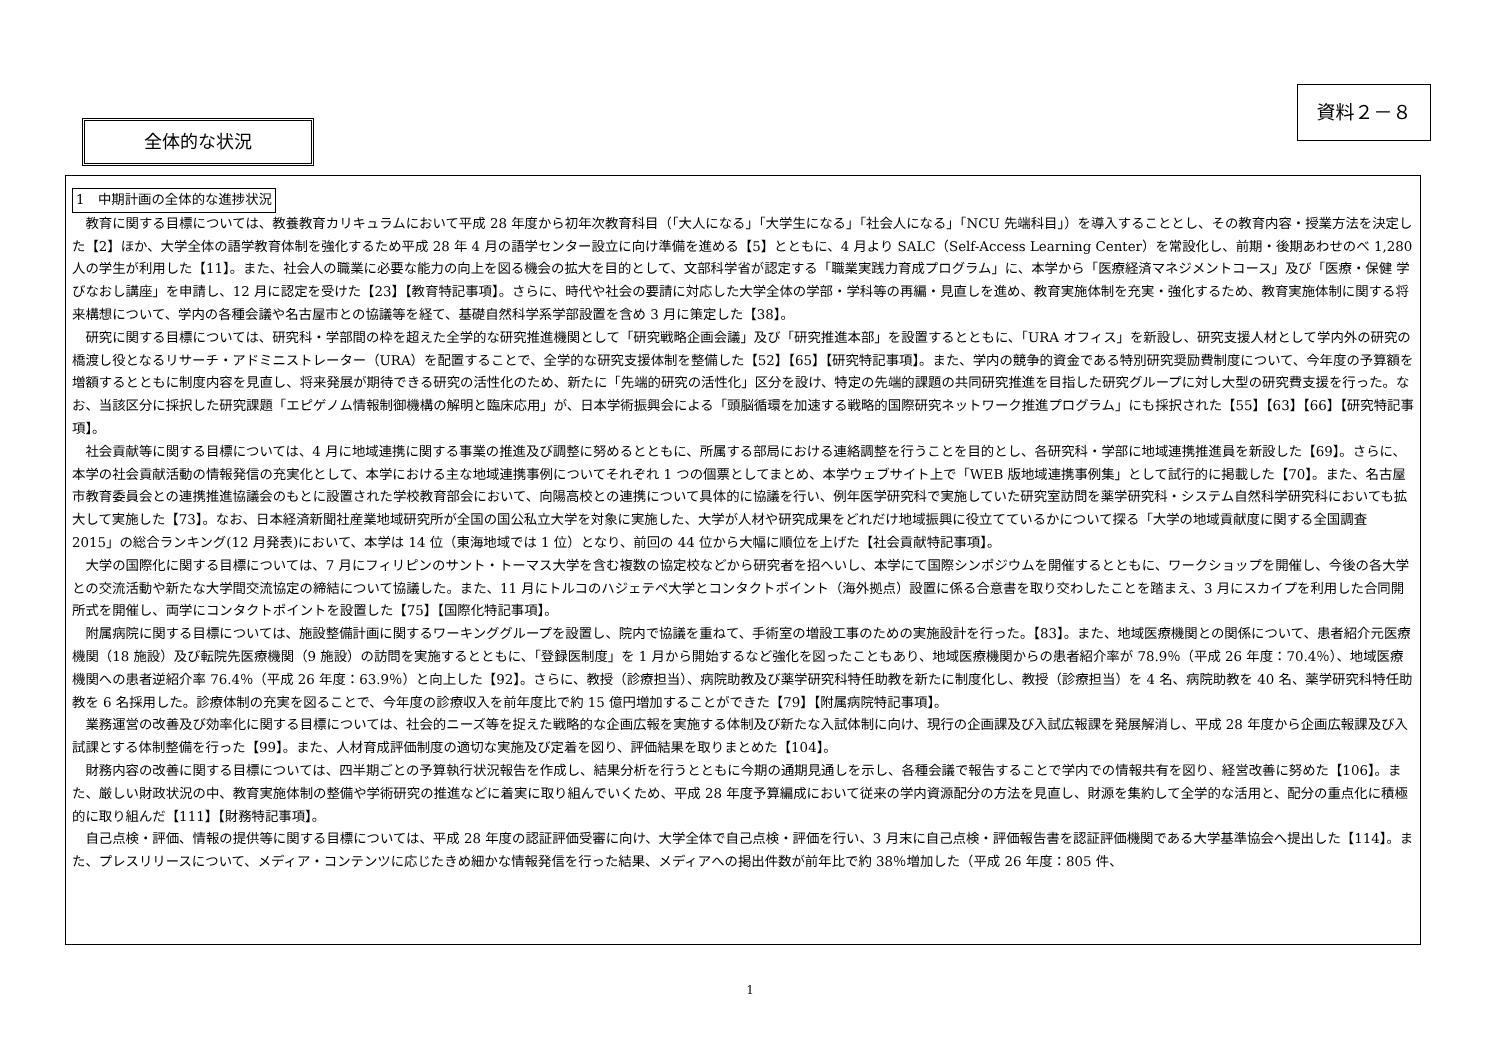全体的な状況
資料２－８
1　中期計画の全体的な進捗状況
教育に関する目標については、教養教育カリキュラムにおいて平成 28 年度から初年次教育科目（「大人になる」「大学生になる」「社会人になる」「NCU 先端科目」）を導入することとし、その教育内容・授業方法を決定した【2】ほか、大学全体の語学教育体制を強化するため平成 28 年 4 月の語学センター設立に向け準備を進める【5】とともに、4 月より SALC（Self-Access Learning Center）を常設化し、前期・後期あわせのべ 1,280 人の学生が利用した【11】。また、社会人の職業に必要な能力の向上を図る機会の拡大を目的として、文部科学省が認定する「職業実践力育成プログラム」に、本学から「医療経済マネジメントコース」及び「医療・保健 学びなおし講座」を申請し、12 月に認定を受けた【23】【教育特記事項】。さらに、時代や社会の要請に対応した大学全体の学部・学科等の再編・見直しを進め、教育実施体制を充実・強化するため、教育実施体制に関する将来構想について、学内の各種会議や名古屋市との協議等を経て、基礎自然科学系学部設置を含め 3 月に策定した【38】。
研究に関する目標については、研究科・学部間の枠を超えた全学的な研究推進機関として「研究戦略企画会議」及び「研究推進本部」を設置するとともに、「URA オフィス」を新設し、研究支援人材として学内外の研究の橋渡し役となるリサーチ・アドミニストレーター（URA）を配置することで、全学的な研究支援体制を整備した【52】【65】【研究特記事項】。また、学内の競争的資金である特別研究奨励費制度について、今年度の予算額を増額するとともに制度内容を見直し、将来発展が期待できる研究の活性化のため、新たに「先端的研究の活性化」区分を設け、特定の先端的課題の共同研究推進を目指した研究グループに対し大型の研究費支援を行った。なお、当該区分に採択した研究課題「エピゲノム情報制御機構の解明と臨床応用」が、日本学術振興会による「頭脳循環を加速する戦略的国際研究ネットワーク推進プログラム」にも採択された【55】【63】【66】【研究特記事項】。
社会貢献等に関する目標については、4 月に地域連携に関する事業の推進及び調整に努めるとともに、所属する部局における連絡調整を行うことを目的とし、各研究科・学部に地域連携推進員を新設した【69】。さらに、本学の社会貢献活動の情報発信の充実化として、本学における主な地域連携事例についてそれぞれ 1 つの個票としてまとめ、本学ウェブサイト上で「WEB 版地域連携事例集」として試行的に掲載した【70】。また、名古屋市教育委員会との連携推進協議会のもとに設置された学校教育部会において、向陽高校との連携について具体的に協議を行い、例年医学研究科で実施していた研究室訪問を薬学研究科・システム自然科学研究科においても拡大して実施した【73】。なお、日本経済新聞社産業地域研究所が全国の国公私立大学を対象に実施した、大学が人材や研究成果をどれだけ地域振興に役立てているかについて探る「大学の地域貢献度に関する全国調査 2015」の総合ランキング(12 月発表)において、本学は 14 位（東海地域では 1 位）となり、前回の 44 位から大幅に順位を上げた【社会貢献特記事項】。
大学の国際化に関する目標については、7 月にフィリピンのサント・トーマス大学を含む複数の協定校などから研究者を招へいし、本学にて国際シンポジウムを開催するとともに、ワークショップを開催し、今後の各大学との交流活動や新たな大学間交流協定の締結について協議した。また、11 月にトルコのハジェテペ大学とコンタクトポイント（海外拠点）設置に係る合意書を取り交わしたことを踏まえ、3 月にスカイプを利用した合同開所式を開催し、両学にコンタクトポイントを設置した【75】【国際化特記事項】。
附属病院に関する目標については、施設整備計画に関するワーキンググループを設置し、院内で協議を重ねて、手術室の増設工事のための実施設計を行った。【83】。また、地域医療機関との関係について、患者紹介元医療機関（18 施設）及び転院先医療機関（9 施設）の訪問を実施するとともに、「登録医制度」を 1 月から開始するなど強化を図ったこともあり、地域医療機関からの患者紹介率が 78.9％（平成 26 年度：70.4％）、地域医療機関への患者逆紹介率 76.4％（平成 26 年度：63.9％）と向上した【92】。さらに、教授（診療担当）、病院助教及び薬学研究科特任助教を新たに制度化し、教授（診療担当）を 4 名、病院助教を 40 名、薬学研究科特任助教を 6 名採用した。診療体制の充実を図ることで、今年度の診療収入を前年度比で約 15 億円増加することができた【79】【附属病院特記事項】。
業務運営の改善及び効率化に関する目標については、社会的ニーズ等を捉えた戦略的な企画広報を実施する体制及び新たな入試体制に向け、現行の企画課及び入試広報課を発展解消し、平成 28 年度から企画広報課及び入試課とする体制整備を行った【99】。また、人材育成評価制度の適切な実施及び定着を図り、評価結果を取りまとめた【104】。
財務内容の改善に関する目標については、四半期ごとの予算執行状況報告を作成し、結果分析を行うとともに今期の通期見通しを示し、各種会議で報告することで学内での情報共有を図り、経営改善に努めた【106】。また、厳しい財政状況の中、教育実施体制の整備や学術研究の推進などに着実に取り組んでいくため、平成 28 年度予算編成において従来の学内資源配分の方法を見直し、財源を集約して全学的な活用と、配分の重点化に積極的に取り組んだ【111】【財務特記事項】。
自己点検・評価、情報の提供等に関する目標については、平成 28 年度の認証評価受審に向け、大学全体で自己点検・評価を行い、3 月末に自己点検・評価報告書を認証評価機関である大学基準協会へ提出した【114】。また、プレスリリースについて、メディア・コンテンツに応じたきめ細かな情報発信を行った結果、メディアへの掲出件数が前年比で約 38％増加した（平成 26 年度：805 件、
1